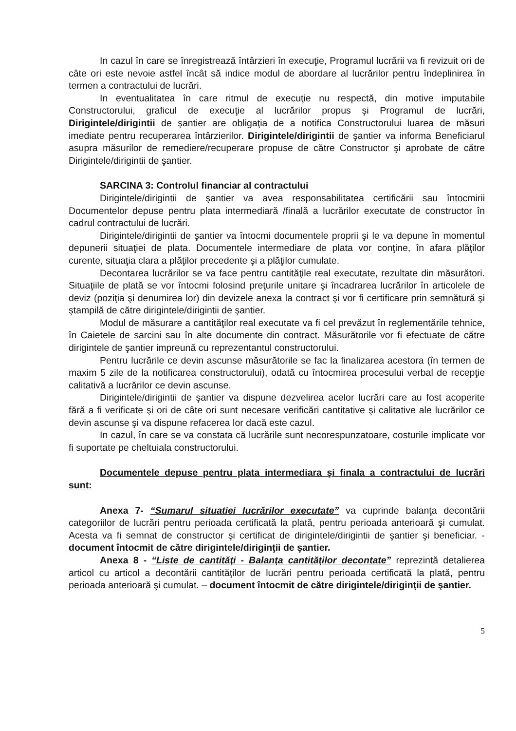In cazul în care se înregistrează întârzieri în execuţie, Programul lucrării va fi revizuit ori de câte ori este nevoie astfel încât să indice modul de abordare al lucrărilor pentru îndeplinirea în termen a contractului de lucrări.
In eventualitatea în care ritmul de execuţie nu respectă, din motive imputabile Constructorului, graficul de execuţie al lucrărilor propus şi Programul de lucrări, Dirigintele/dirigintii de şantier are obligaţia de a notifica Constructorului luarea de măsuri imediate pentru recuperarea întârzierilor. Dirigintele/dirigintii de şantier va informa Beneficiarul asupra măsurilor de remediere/recuperare propuse de către Constructor şi aprobate de către Dirigintele/dirigintii de şantier.
SARCINA 3: Controlul financiar al contractului
Dirigintele/dirigintii de şantier va avea responsabilitatea certificării sau întocmirii Documentelor depuse pentru plata intermediară /finală a lucrărilor executate de constructor în cadrul contractului de lucrări.
Dirigintele/dirigintii de şantier va întocmi documentele proprii şi le va depune în momentul depunerii situaţiei de plata. Documentele intermediare de plata vor conţine, în afara plăţilor curente, situaţia clara a plăţilor precedente şi a plăţilor cumulate.
Decontarea lucrărilor se va face pentru cantităţile real executate, rezultate din măsurători. Situaţiile de plată se vor întocmi folosind preţurile unitare şi încadrarea lucrărilor în articolele de deviz (poziţia şi denumirea lor) din devizele anexa la contract şi vor fi certificare prin semnătură şi ştampilă de către dirigintele/dirigintii de şantier.
Modul de măsurare a cantităţilor real executate va fi cel prevăzut în reglementările tehnice, în Caietele de sarcini sau în alte documente din contract. Măsurătorile vor fi efectuate de către dirigintele de şantier impreună cu reprezentantul constructorului.
Pentru lucrările ce devin ascunse măsurătorile se fac la finalizarea acestora (în termen de maxim 5 zile de la notificarea constructorului), odată cu întocmirea procesului verbal de recepţie calitativă a lucrărilor ce devin ascunse.
Dirigintele/dirigintii de şantier va dispune dezvelirea acelor lucrări care au fost acoperite fără a fi verificate şi ori de câte ori sunt necesare verificări cantitative şi calitative ale lucrărilor ce devin ascunse şi va dispune refacerea lor dacă este cazul.
In cazul, în care se va constata că lucrările sunt necorespunzatoare, costurile implicate vor fi suportate pe cheltuiala constructorului.
Documentele depuse pentru plata intermediara şi finala a contractului de lucrări sunt:
Anexa 7- “Sumarul situatiei lucrărilor executate” va cuprinde balanţa decontării categoriilor de lucrări pentru perioada certificată la plată, pentru perioada anterioară şi cumulat. Acesta va fi semnat de constructor şi certificat de dirigintele/dirigintii de şantier şi beneficiar. - document întocmit de către dirigintele/diriginţii de şantier.
Anexa 8 - “Liste de cantităţi - Balanţa cantităţilor decontate” reprezintă detalierea articol cu articol a decontării cantităţilor de lucrări pentru perioada certificată la plată, pentru perioada anterioară şi cumulat. – document întocmit de către dirigintele/diriginţii de şantier.
5